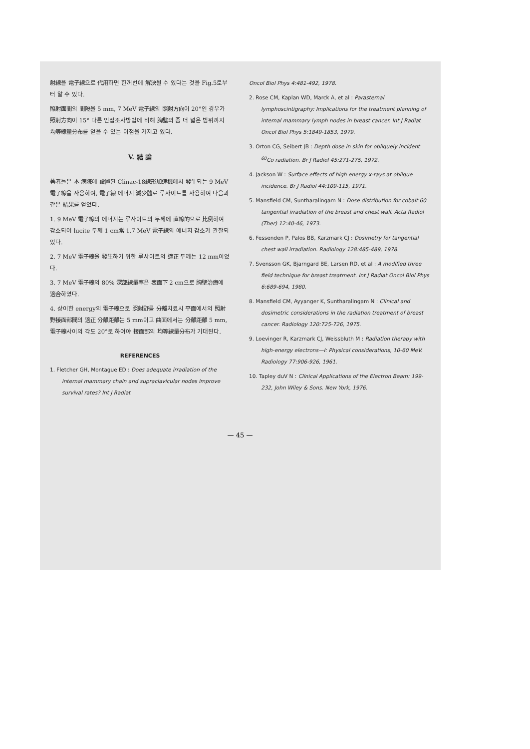射線을 電子線으로 代用하면 한꺼번에 解決될 수 있다는 것을 Fig.5로부터 알 수 있다.
照射面間의 間隔을 5 mm, 7 MeV 電子線의 照射方向이 20°인 경우가 照射方向이 15° 다른 인접조사방법에 비해 胸壁의 좀 더 넓은 범위까지 均等線量分布를 얻을 수 있는 이점을 가지고 있다.
V. 結 論
著者들은 本 病院에 設置된 Clinac-18線形加速機에서 發生되는 9 MeV 電子線을 사용하여, 電子線 에너지 減少體로 루사이트를 사용하여 다음과 같은 結果를 얻었다.
1. 9 MeV 電子線의 에너지는 루사이트의 두께에 直線的으로 比例하여 감소되어 lucite 두께 1 cm當 1.7 MeV 電子線의 에너지 감소가 관찰되었다.
2. 7 MeV 電子線을 發生하기 위한 루사이트의 適正 두께는 12 mm이었다.
3. 7 MeV 電子線의 80% 深部線量率은 表面下 2 cm으로 胸壁治療에 適合하였다.
4. 상이한 energy의 電子線으로 照射野를 分離치료시 平面에서의 照射野接面部間의 適正 分離距離는 5 mm이고 曲面에서는 分離距離 5 mm, 電子線사이의 각도 20°로 하여야 接面部의 均等線量分布가 기대된다.
REFERENCES
1. Fletcher GH, Montague ED : Does adequate irradiation of the internal mammary chain and supraclavicular nodes improve survival rates? Int J Radiat
Oncol Biol Phys 4:481-492, 1978.
2. Rose CM, Kaplan WD, Marck A, et al : Parasternal lymphoscintigraphy: Implications for the treatment planning of internal mammary lymph nodes in breast cancer. Int J Radiat Oncol Biol Phys 5:1849-1853, 1979.
3. Orton CG, Seibert JB : Depth dose in skin for obliquely incident <sup>60</sup>Co radiation. Br J Radiol 45:271-275, 1972.
4. Jackson W : Surface effects of high energy x-rays at oblique incidence. Br J Radiol 44:109-115, 1971.
5. Mansfield CM, Suntharalingam N : Dose distribution for cobalt 60 tangential irradiation of the breast and chest wall. Acta Radiol (Ther) 12:40-46, 1973.
6. Fessenden P, Palos BB, Karzmark CJ : Dosimetry for tangential chest wall irradiation. Radiology 128:485-489, 1978.
7. Svensson GK, Bjarngard BE, Larsen RD, et al : A modified three field technique for breast treatment. Int J Radiat Oncol Biol Phys 6:689-694, 1980.
8. Mansfield CM, Ayyanger K, Suntharalingam N : Clinical and dosimetric considerations in the radiation treatment of breast cancer. Radiology 120:725-726, 1975.
9. Loevinger R, Karzmark CJ, Weissbluth M : Radiation therapy with high-energy electrons—I: Physical considerations, 10-60 MeV. Radiology 77:906-926, 1961.
10. Tapley duV N : Clinical Applications of the Electron Beam: 199-232, John Wiley & Sons. New York, 1976.
— 45 —